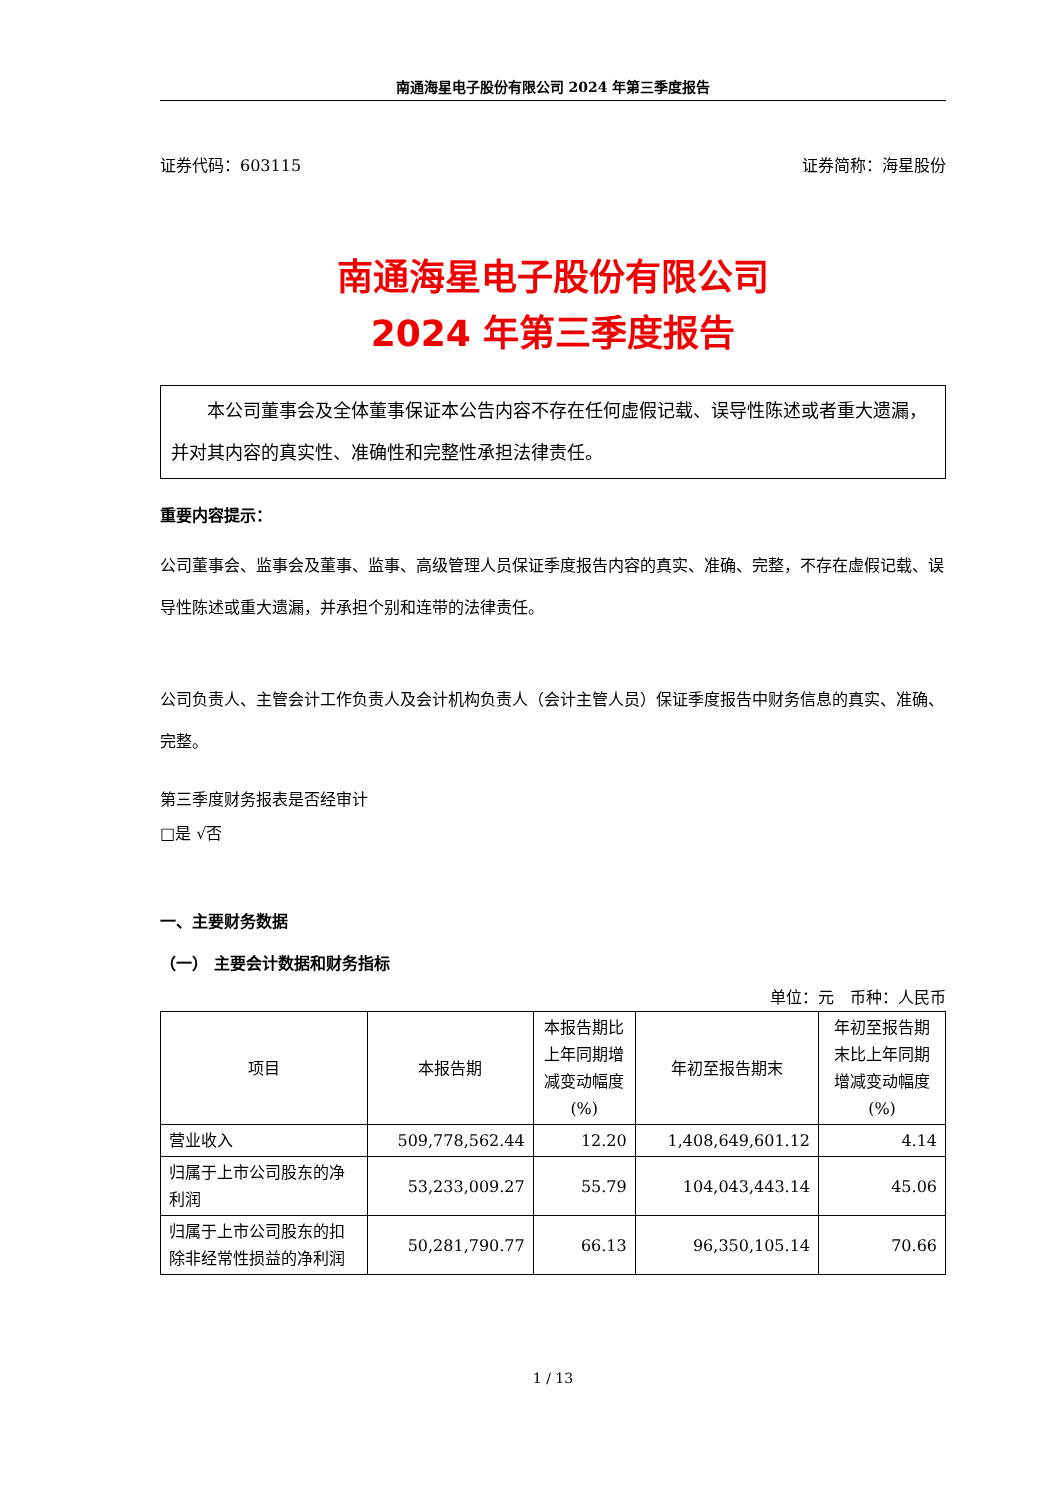南通海星电子股份有限公司 2024 年第三季度报告
证券代码：603115 证券简称：海星股份
南通海星电子股份有限公司
2024 年第三季度报告
　　本公司董事会及全体董事保证本公告内容不存在任何虚假记载、误导性陈述或者重大遗漏，并对其内容的真实性、准确性和完整性承担法律责任。
重要内容提示：
公司董事会、监事会及董事、监事、高级管理人员保证季度报告内容的真实、准确、完整，不存在虚假记载、误导性陈述或重大遗漏，并承担个别和连带的法律责任。
公司负责人、主管会计工作负责人及会计机构负责人（会计主管人员）保证季度报告中财务信息的真实、准确、完整。
第三季度财务报表是否经审计
□是 √否
一、主要财务数据
（一） 主要会计数据和财务指标
单位：元　币种：人民币
| 项目 | 本报告期 | 本报告期比上年同期增减变动幅度(%) | 年初至报告期末 | 年初至报告期末比上年同期增减变动幅度(%) |
| --- | --- | --- | --- | --- |
| 营业收入 | 509,778,562.44 | 12.20 | 1,408,649,601.12 | 4.14 |
| 归属于上市公司股东的净利润 | 53,233,009.27 | 55.79 | 104,043,443.14 | 45.06 |
| 归属于上市公司股东的扣除非经常性损益的净利润 | 50,281,790.77 | 66.13 | 96,350,105.14 | 70.66 |
1 / 13